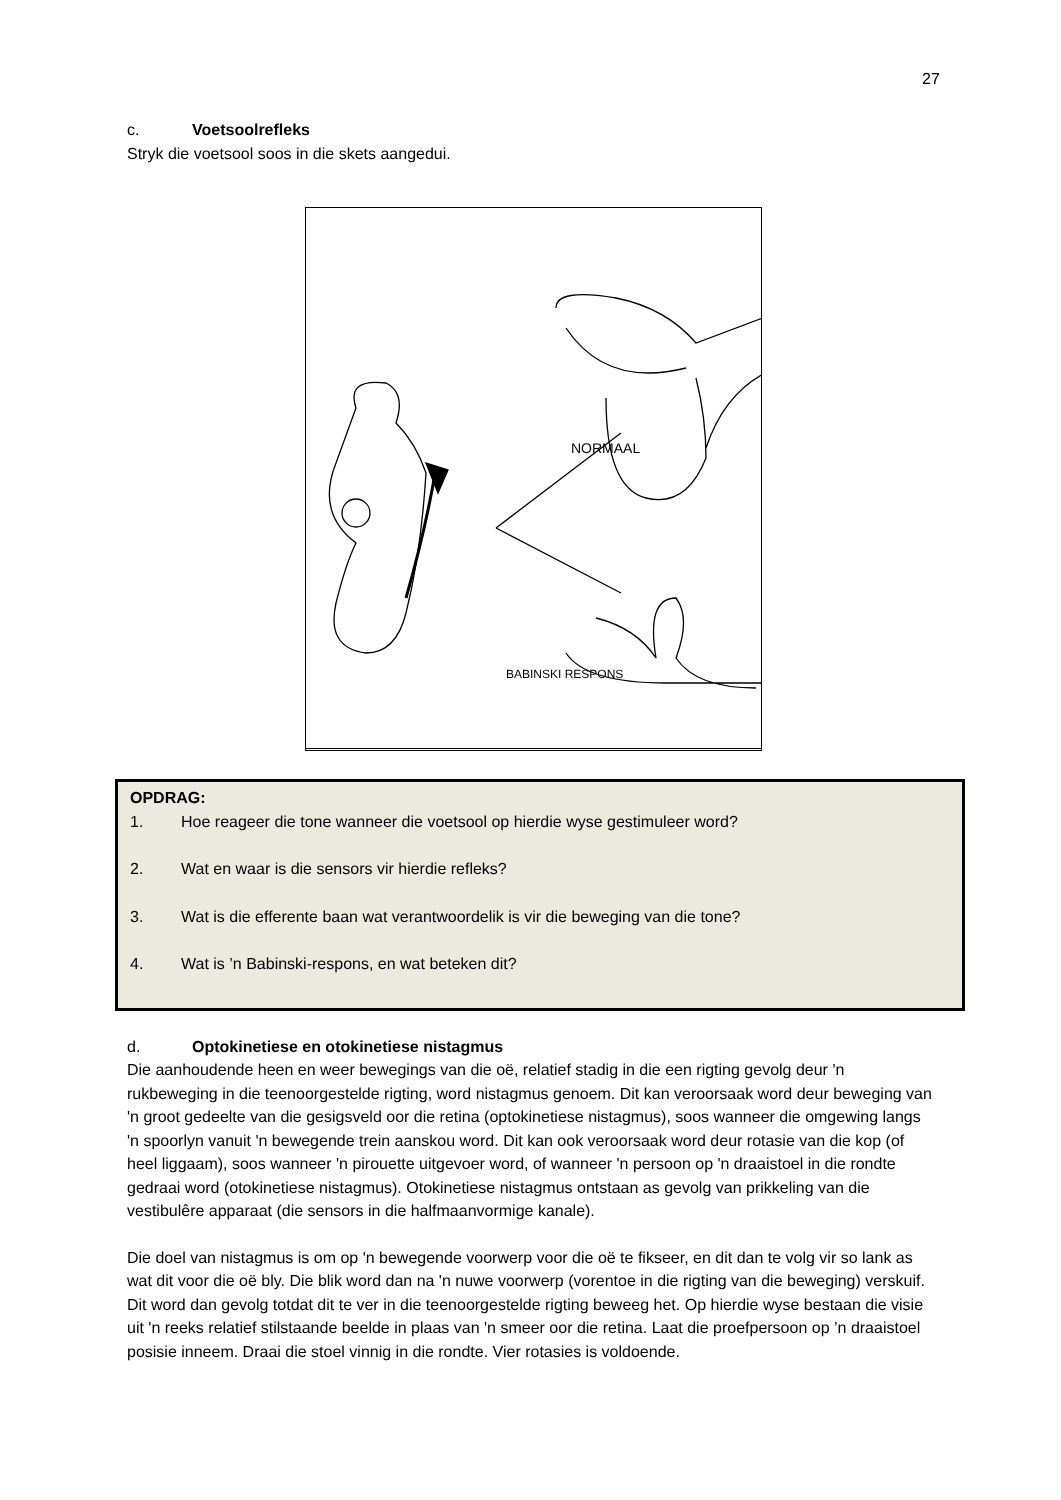27
c. Voetsoolrefleks
Stryk die voetsool soos in die skets aangedui.
NORMAAL
BABINSKI RESPONS
OPDRAG:
1. Hoe reageer die tone wanneer die voetsool op hierdie wyse gestimuleer word?
2. Wat en waar is die sensors vir hierdie refleks?
3. Wat is die efferente baan wat verantwoordelik is vir die beweging van die tone?
4. Wat is ’n Babinski-respons, en wat beteken dit?
d. Optokinetiese en otokinetiese nistagmus
Die aanhoudende heen en weer bewegings van die oë, relatief stadig in die een rigting gevolg deur 'n rukbeweging in die teenoorgestelde rigting, word nistagmus genoem. Dit kan veroorsaak word deur beweging van 'n groot gedeelte van die gesigsveld oor die retina (optokinetiese nistagmus), soos wanneer die omgewing langs 'n spoorlyn vanuit 'n bewegende trein aanskou word. Dit kan ook veroorsaak word deur rotasie van die kop (of heel liggaam), soos wanneer 'n pirouette uitgevoer word, of wanneer 'n persoon op 'n draaistoel in die rondte gedraai word (otokinetiese nistagmus). Otokinetiese nistagmus ontstaan as gevolg van prikkeling van die vestibulêre apparaat (die sensors in die halfmaanvormige kanale).
Die doel van nistagmus is om op 'n bewegende voorwerp voor die oë te fikseer, en dit dan te volg vir so lank as wat dit voor die oë bly. Die blik word dan na 'n nuwe voorwerp (vorentoe in die rigting van die beweging) verskuif. Dit word dan gevolg totdat dit te ver in die teenoorgestelde rigting beweeg het. Op hierdie wyse bestaan die visie uit 'n reeks relatief stilstaande beelde in plaas van 'n smeer oor die retina. Laat die proefpersoon op ’n draaistoel posisie inneem. Draai die stoel vinnig in die rondte. Vier rotasies is voldoende.